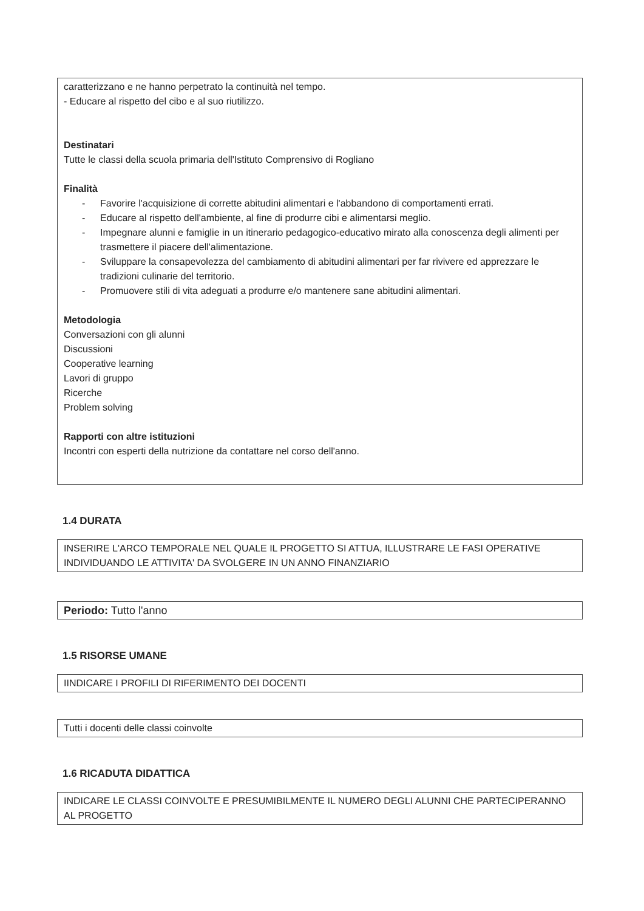caratterizzano e ne hanno perpetrato la continuità nel tempo.
- Educare al rispetto del cibo e al suo riutilizzo.
Destinatari
Tutte le classi della scuola primaria dell'Istituto Comprensivo di Rogliano
Finalità
- Favorire l'acquisizione di corrette abitudini alimentari e l'abbandono di comportamenti errati.
- Educare al rispetto dell'ambiente, al fine di produrre cibi e alimentarsi meglio.
- Impegnare alunni e famiglie in un itinerario pedagogico-educativo mirato alla conoscenza degli alimenti per trasmettere il piacere dell'alimentazione.
- Sviluppare la consapevolezza del cambiamento di abitudini alimentari per far rivivere ed apprezzare le tradizioni culinarie del territorio.
- Promuovere stili di vita adeguati a produrre e/o mantenere sane abitudini alimentari.
Metodologia
Conversazioni con gli alunni
Discussioni
Cooperative learning
Lavori di gruppo
Ricerche
Problem solving
Rapporti con altre istituzioni
Incontri con esperti della nutrizione da contattare nel corso dell'anno.
1.4 DURATA
INSERIRE L'ARCO TEMPORALE NEL QUALE IL PROGETTO SI ATTUA, ILLUSTRARE LE FASI OPERATIVE INDIVIDUANDO LE ATTIVITA' DA SVOLGERE IN UN ANNO FINANZIARIO
Periodo: Tutto l'anno
1.5 RISORSE UMANE
IINDICARE I PROFILI DI RIFERIMENTO DEI DOCENTI
Tutti i docenti delle classi coinvolte
1.6 RICADUTA DIDATTICA
INDICARE LE CLASSI COINVOLTE E PRESUMIBILMENTE IL NUMERO DEGLI ALUNNI CHE PARTECIPERANNO AL PROGETTO